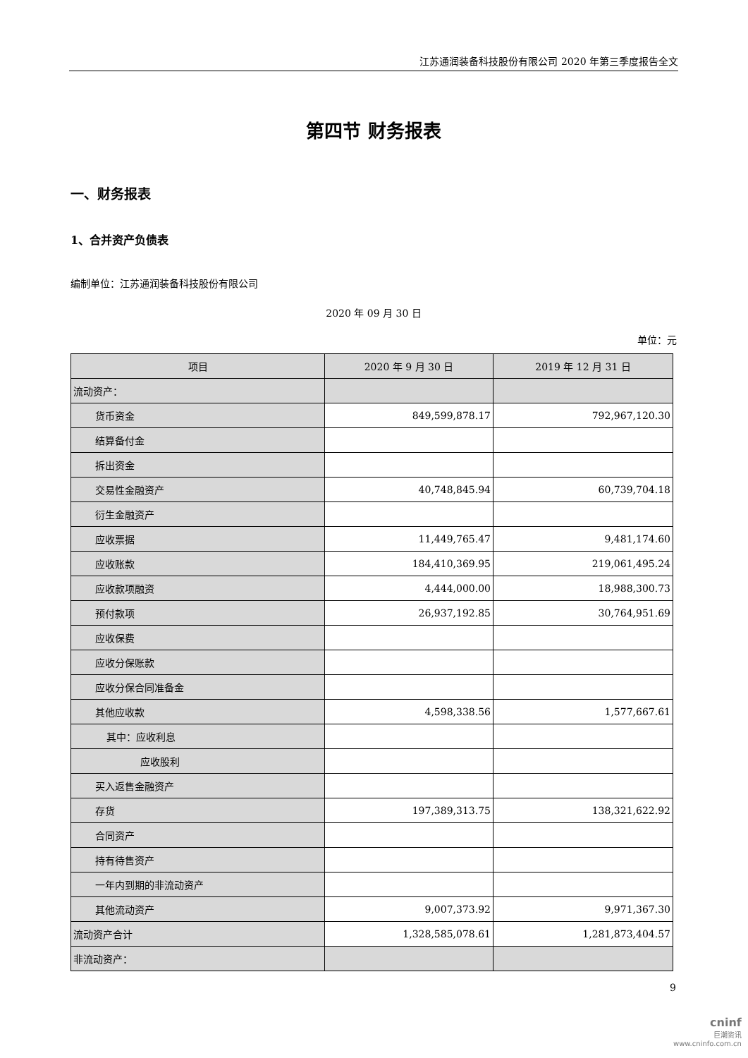江苏通润装备科技股份有限公司 2020 年第三季度报告全文
第四节 财务报表
一、财务报表
1、合并资产负债表
编制单位：江苏通润装备科技股份有限公司
2020 年 09 月 30 日
单位：元
| 项目 | 2020 年 9 月 30 日 | 2019 年 12 月 31 日 |
| --- | --- | --- |
| 流动资产： | | |
| 货币资金 | 849,599,878.17 | 792,967,120.30 |
| 结算备付金 | | |
| 拆出资金 | | |
| 交易性金融资产 | 40,748,845.94 | 60,739,704.18 |
| 衍生金融资产 | | |
| 应收票据 | 11,449,765.47 | 9,481,174.60 |
| 应收账款 | 184,410,369.95 | 219,061,495.24 |
| 应收款项融资 | 4,444,000.00 | 18,988,300.73 |
| 预付款项 | 26,937,192.85 | 30,764,951.69 |
| 应收保费 | | |
| 应收分保账款 | | |
| 应收分保合同准备金 | | |
| 其他应收款 | 4,598,338.56 | 1,577,667.61 |
| 其中：应收利息 | | |
| 应收股利 | | |
| 买入返售金融资产 | | |
| 存货 | 197,389,313.75 | 138,321,622.92 |
| 合同资产 | | |
| 持有待售资产 | | |
| 一年内到期的非流动资产 | | |
| 其他流动资产 | 9,007,373.92 | 9,971,367.30 |
| 流动资产合计 | 1,328,585,078.61 | 1,281,873,404.57 |
| 非流动资产： | | |
9
cninf
巨潮资讯
www.cninfo.com.cn